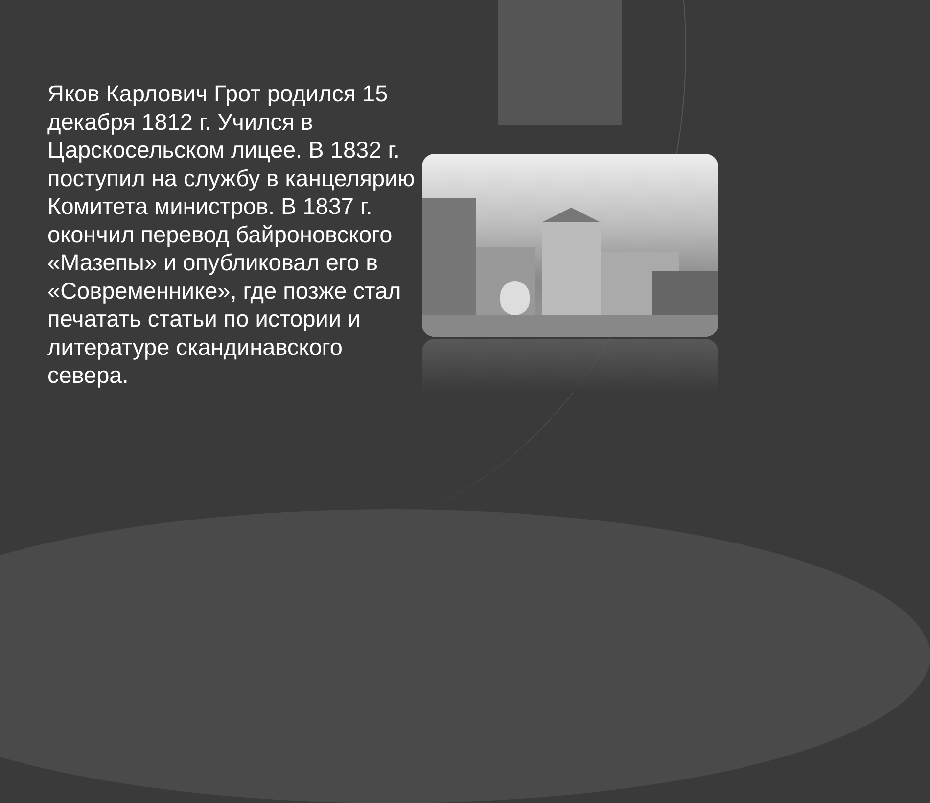Яков Карлович Грот родился 15 декабря 1812 г. Учился в Царскосельском лицее. В 1832 г. поступил на службу в канцелярию Комитета министров. В 1837 г. окончил перевод байроновского «Мазепы» и опубликовал его в «Современнике», где позже стал печатать статьи по истории и литературе скандинавского севера.